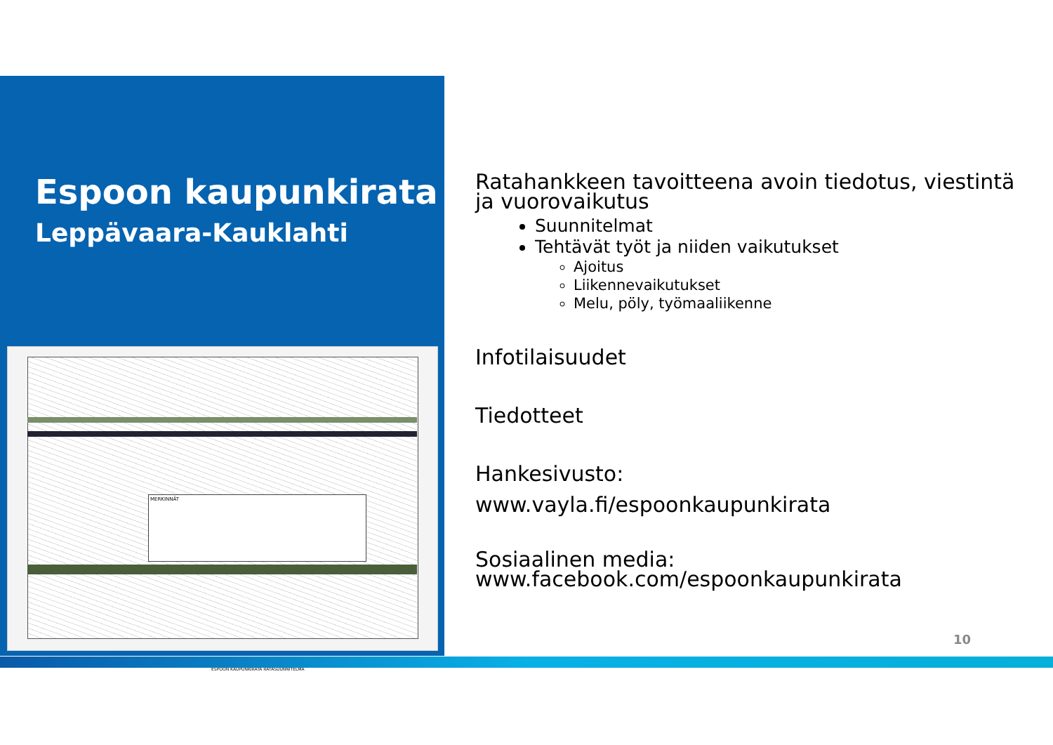Espoon kaupunkirata
Leppävaara-Kauklahti
MERKINNÄT
ESPOON KAUPUNKIRATA RATASUUNNITELMA
Ratahankkeen tavoitteena avoin tiedotus, viestintä ja vuorovaikutus
Suunnitelmat
Tehtävät työt ja niiden vaikutukset
Ajoitus
Liikennevaikutukset
Melu, pöly, työmaaliikenne
Infotilaisuudet
Tiedotteet
Hankesivusto:
www.vayla.fi/espoonkaupunkirata
Sosiaalinen media:
www.facebook.com/espoonkaupunkirata
10